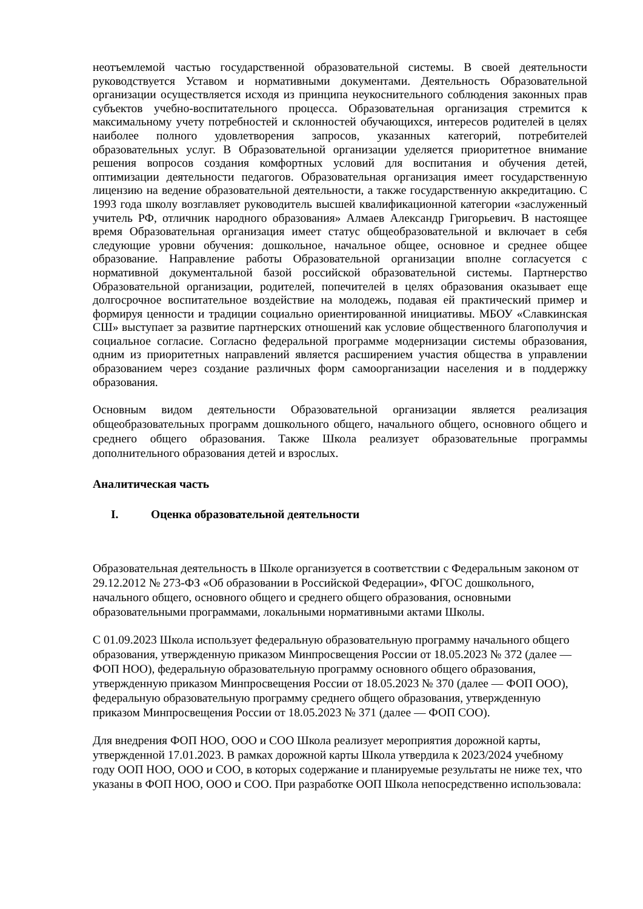неотъемлемой частью государственной образовательной системы. В своей деятельности руководствуется Уставом и нормативными документами. Деятельность Образовательной организации осуществляется исходя из принципа неукоснительного соблюдения законных прав субъектов учебно-воспитательного процесса. Образовательная организация стремится к максимальному учету потребностей и склонностей обучающихся, интересов родителей в целях наиболее полного удовлетворения запросов, указанных категорий, потребителей образовательных услуг. В Образовательной организации уделяется приоритетное внимание решения вопросов создания комфортных условий для воспитания и обучения детей, оптимизации деятельности педагогов. Образовательная организация имеет государственную лицензию на ведение образовательной деятельности, а также государственную аккредитацию. С 1993 года школу возглавляет руководитель высшей квалификационной категории «заслуженный учитель РФ, отличник народного образования» Алмаев Александр Григорьевич. В настоящее время Образовательная организация имеет статус общеобразовательной и включает в себя следующие уровни обучения: дошкольное, начальное общее, основное и среднее общее образование. Направление работы Образовательной организации вполне согласуется с нормативной документальной базой российской образовательной системы. Партнерство Образовательной организации, родителей, попечителей в целях образования оказывает еще долгосрочное воспитательное воздействие на молодежь, подавая ей практический пример и формируя ценности и традиции социально ориентированной инициативы. МБОУ «Славкинская СШ» выступает за развитие партнерских отношений как условие общественного благополучия и социальное согласие. Согласно федеральной программе модернизации системы образования, одним из приоритетных направлений является расширением участия общества в управлении образованием через создание различных форм самоорганизации населения и в поддержку образования.
Основным видом деятельности Образовательной организации является реализация общеобразовательных программ дошкольного общего, начального общего, основного общего и среднего общего образования. Также Школа реализует образовательные программы дополнительного образования детей и взрослых.
Аналитическая часть
I. Оценка образовательной деятельности
Образовательная деятельность в Школе организуется в соответствии с Федеральным законом от 29.12.2012 № 273-ФЗ «Об образовании в Российской Федерации», ФГОС дошкольного, начального общего, основного общего и среднего общего образования, основными образовательными программами, локальными нормативными актами Школы.
С 01.09.2023 Школа использует федеральную образовательную программу начального общего образования, утвержденную приказом Минпросвещения России от 18.05.2023 № 372 (далее — ФОП НОО), федеральную образовательную программу основного общего образования, утвержденную приказом Минпросвещения России от 18.05.2023 № 370 (далее — ФОП ООО), федеральную образовательную программу среднего общего образования, утвержденную приказом Минпросвещения России от 18.05.2023 № 371 (далее — ФОП СОО).
Для внедрения ФОП НОО, ООО и СОО Школа реализует мероприятия дорожной карты, утвержденной 17.01.2023. В рамках дорожной карты Школа утвердила к 2023/2024 учебному году ООП НОО, ООО и СОО, в которых содержание и планируемые результаты не ниже тех, что указаны в ФОП НОО, ООО и СОО. При разработке ООП Школа непосредственно использовала: